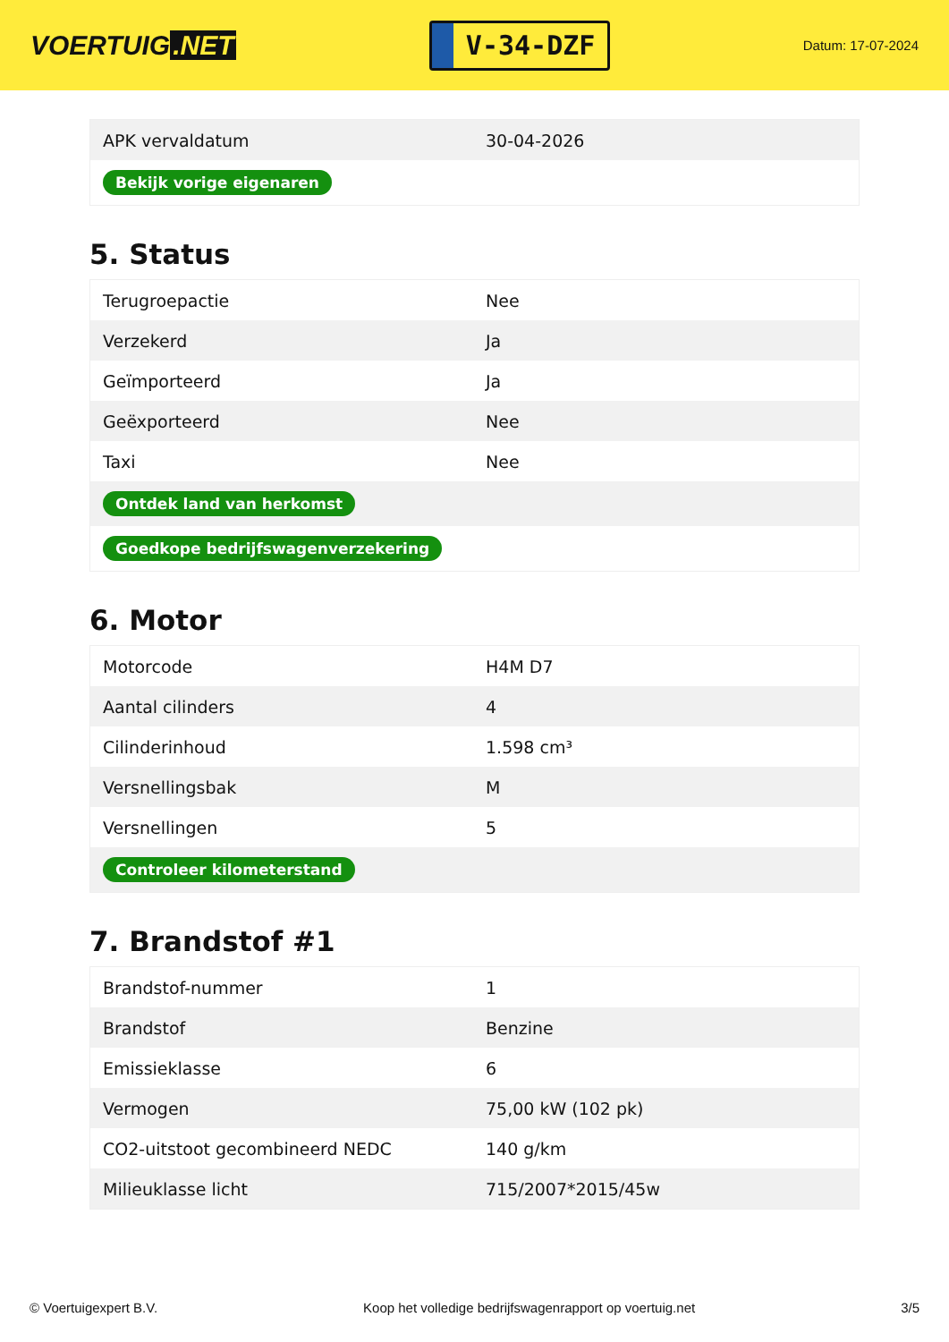VOERTUIG.NET
V-34-DZF
Datum: 17-07-2024
| APK vervaldatum | 30-04-2026 |
| Bekijk vorige eigenaren | |
5. Status
| Terugroepactie | Nee |
| Verzekerd | Ja |
| Geïmporteerd | Ja |
| Geëxporteerd | Nee |
| Taxi | Nee |
| Ontdek land van herkomst | |
| Goedkope bedrijfswagenverzekering | |
6. Motor
| Motorcode | H4M D7 |
| Aantal cilinders | 4 |
| Cilinderinhoud | 1.598 cm³ |
| Versnellingsbak | M |
| Versnellingen | 5 |
| Controleer kilometerstand | |
7. Brandstof #1
| Brandstof-nummer | 1 |
| Brandstof | Benzine |
| Emissieklasse | 6 |
| Vermogen | 75,00 kW (102 pk) |
| CO2-uitstoot gecombineerd NEDC | 140 g/km |
| Milieuklasse licht | 715/2007*2015/45w |
© Voertuigexpert B.V. Koop het volledige bedrijfswagenrapport op voertuig.net 3/5